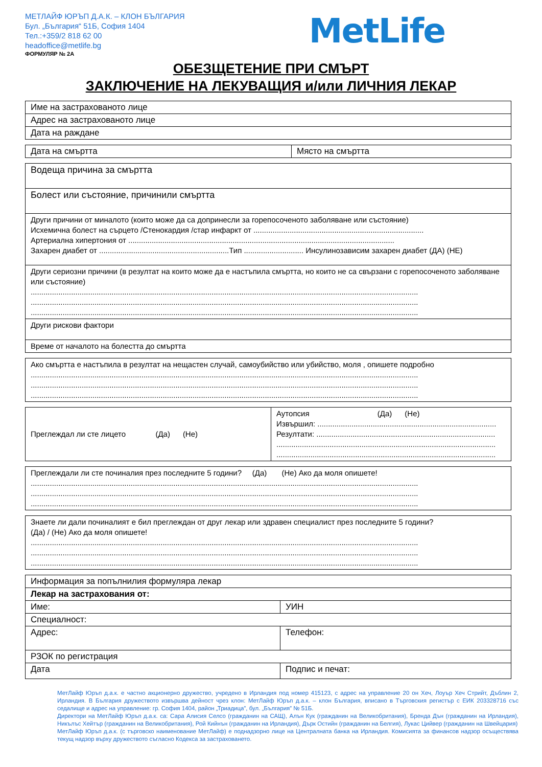МЕТЛАЙФ ЮРЪП Д.А.К. – КЛОН БЪЛГАРИЯ
Бул. „България“ 51Б, София 1404
Тел.:+359/2 818 62 00
headoffice@metlife.bg
MetLife
ФОРМУЛЯР № 2А
ОБЕЗЩЕТЕНИЕ ПРИ СМЪРТ
ЗАКЛЮЧЕНИЕ НА ЛЕКУВАЩИЯ и/или ЛИЧНИЯ ЛЕКАР
| Име на застрахованото лице |
| Адрес на застрахованото лице |
| Дата на раждане |
| Дата на смъртта | Място на смъртта |
| Водеща причина за смъртта |
| Болест или състояние, причинили смъртта |
| Други причини от миналото (които може да са допринесли за горепосоченото заболяване или състояние) Исхемична болест на сърцето /Стенокардия /стар инфаркт от ................................................................................ Артериална хипертония от ............................................................................................................................. Захарен диабет от .............................................................Тип ............................ Инсулинозависим захарен диабет (ДА) (НЕ) |
| Други сериозни причини (в резултат на които може да е настъпила смъртта, но които не са свързани с горепосоченото заболяване или състояние) ...................................................................................................................................................................................... ...................................................................................................................................................................................... ...................................................................................................................................................................................... |
| Други рискови фактори |
| Време от началото на болестта до смъртта |
| Ако смъртта е настъпила в резултат на нещастен случай, самоубийство или убийство, моля , опишете подробно ...................................................................................................................................................................................... ...................................................................................................................................................................................... ...................................................................................................................................................................................... |
| Преглеждал ли сте лицето (Да) (Не) | Аутопсия (Да) (Не) Извършил: .................................................................................... Резултати: .................................................................................... ....................................................................................................... ....................................................................................................... |
| Преглеждали ли сте починалия през последните 5 години? (Да) (Не) Ако да моля опишете! ...................................................................................................................................................................................... ...................................................................................................................................................................................... ...................................................................................................................................................................................... |
| Знаете ли дали починалият е бил преглеждан от друг лекар или здравен специалист през последните 5 години? (Да) / (Не) Ако да моля опишете! ...................................................................................................................................................................................... ...................................................................................................................................................................................... ...................................................................................................................................................................................... |
| Информация за попълнилия формуляра лекар | |
| Лекар на застрахования от: | |
| Име: | УИН |
| Специалност: | |
| Адрес: | Телефон: |
| РЗОК по регистрация | |
| Дата | Подпис и печат: |
МетЛайф Юръп д.а.к. е частно акционерно дружество, учредено в Ирландия под номер 415123, с адрес на управление 20 он Хеч, Лоуър Хеч Стрийт, Дъблин 2, Ирландия. В България дружеството извършва дейност чрез клон: МетЛайф Юръп д.а.к. – клон България, вписано в Търговския регистър с ЕИК 203328716 със седалище и адрес на управление: гр. София 1404, район „Триадица”, бул. „България” № 51Б.
Директори на МетЛайф Юръп д.а.к. са: Сара Алисия Селсо (гражданин на САЩ), Алън Кук (гражданин на Великобритания), Бренда Дън (гражданин на Ирландия), Никълъс Хейтър (гражданин на Великобритания), Рой Кийнън (гражданин на Ирландия), Дърк Остийн (гражданин на Белгия), Лукас Цийвер (гражданин на Швейцария)
МетЛайф Юръп д.а.к. (с търговско наименование МетЛайф) е поднадзорно лице на Централната банка на Ирландия. Комисията за финансов надзор осъществява текущ надзор върху дружеството съгласно Кодекса за застраховането.